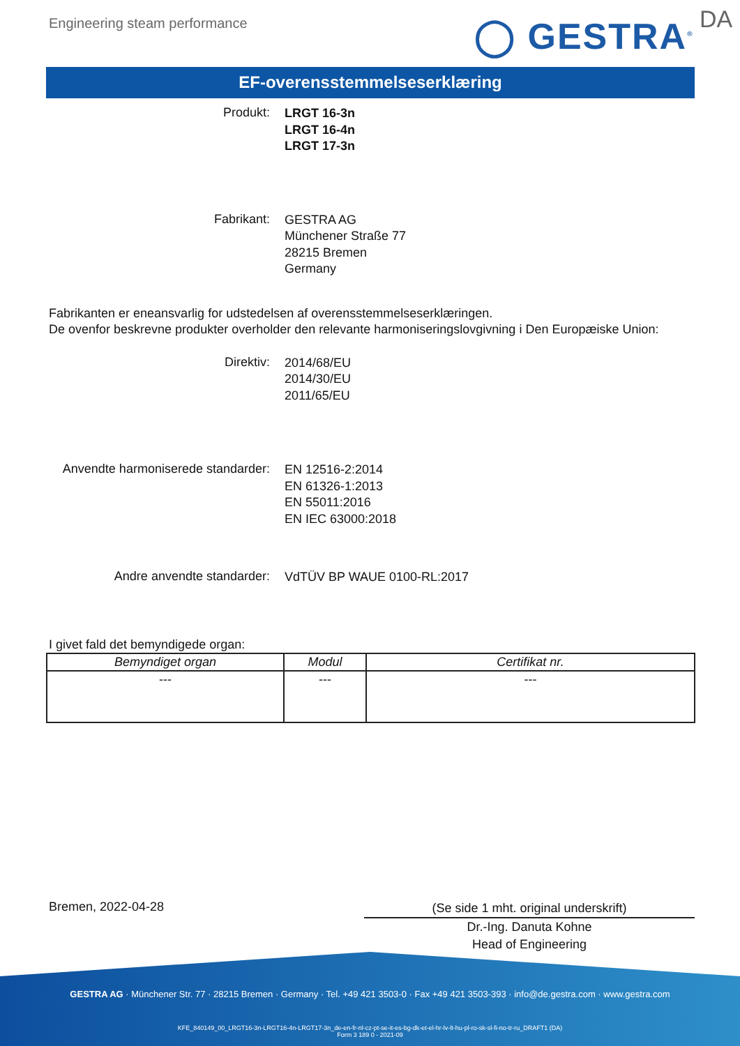Engineering steam performance ◯ GESTRA<sup>®</sup> DA
EF-overensstemmelseserklæring
Produkt:
LRGT 16-3n
LRGT 16-4n
LRGT 17-3n
Fabrikant:
GESTRA AG
Münchener Straße 77
28215 Bremen
Germany
Fabrikanten er eneansvarlig for udstedelsen af overensstemmelseserklæringen.
De ovenfor beskrevne produkter overholder den relevante harmoniseringslovgivning i Den Europæiske Union:
Direktiv:
2014/68/EU
2014/30/EU
2011/65/EU
Anvendte harmoniserede standarder:
EN 12516-2:2014
EN 61326-1:2013
EN 55011:2016
EN IEC 63000:2018
Andre anvendte standarder:
VdTÜV BP WAUE 0100-RL:2017
I givet fald det bemyndigede organ:
| Bemyndiget organ | Modul | Certifikat nr. |
| --- | --- | --- |
| --- | --- | --- |
Bremen, 2022-04-28
(Se side 1 mht. original underskrift)
Dr.-Ing. Danuta Kohne
Head of Engineering
GESTRA AG · Münchener Str. 77 · 28215 Bremen · Germany · Tel. +49 421 3503-0 · Fax +49 421 3503-393 · info@de.gestra.com · www.gestra.com
KFE_840149_00_LRGT16-3n-LRGT16-4n-LRGT17-3n_de-en-fr-nl-cz-pt-se-it-es-bg-dk-et-el-hr-lv-lt-hu-pl-ro-sk-sl-fi-no-tr-ru_DRAFT1 (DA)
Form 3 189 0 - 2021-09